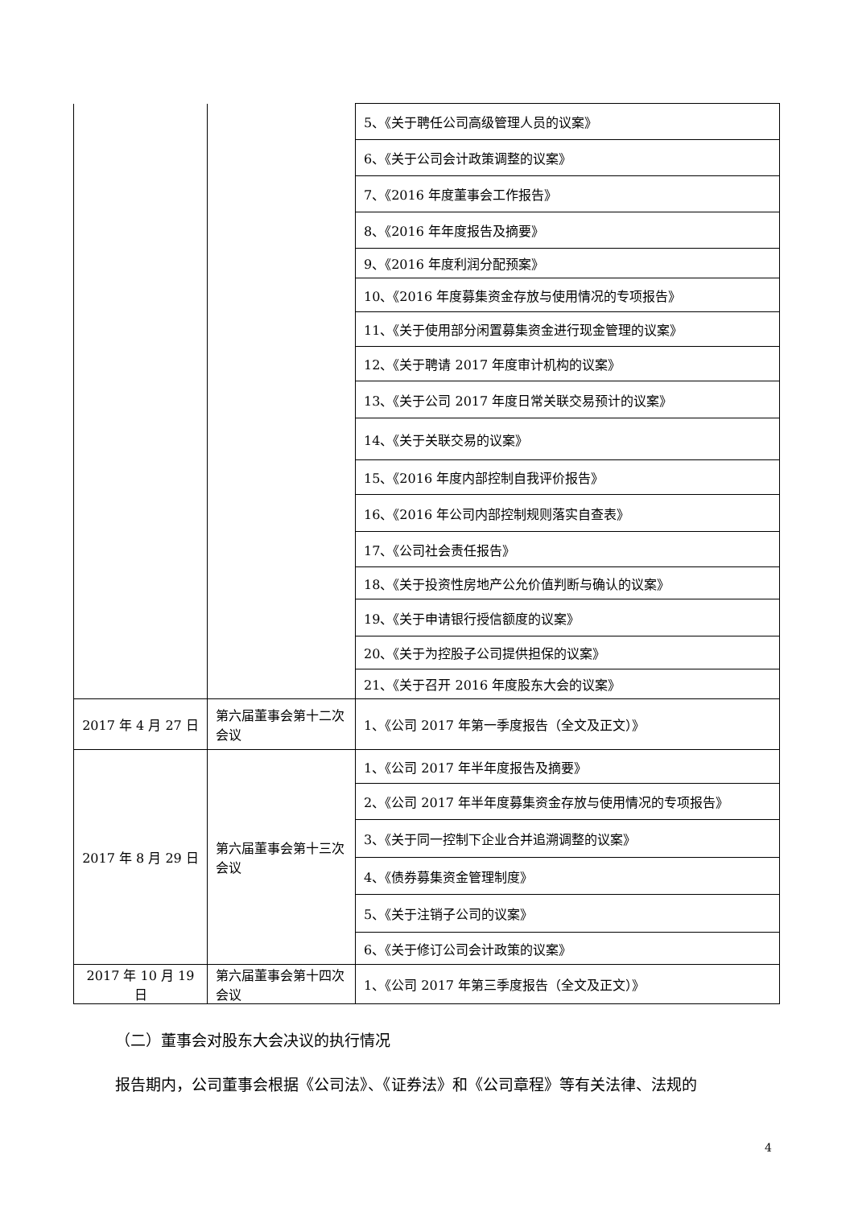| | | 5、《关于聘任公司高级管理人员的议案》 |
| | | 6、《关于公司会计政策调整的议案》 |
| | | 7、《2016 年度董事会工作报告》 |
| | | 8、《2016 年年度报告及摘要》 |
| | | 9、《2016 年度利润分配预案》 |
| | | 10、《2016 年度募集资金存放与使用情况的专项报告》 |
| | | 11、《关于使用部分闲置募集资金进行现金管理的议案》 |
| | | 12、《关于聘请 2017 年度审计机构的议案》 |
| | | 13、《关于公司 2017 年度日常关联交易预计的议案》 |
| | | 14、《关于关联交易的议案》 |
| | | 15、《2016 年度内部控制自我评价报告》 |
| | | 16、《2016 年公司内部控制规则落实自查表》 |
| | | 17、《公司社会责任报告》 |
| | | 18、《关于投资性房地产公允价值判断与确认的议案》 |
| | | 19、《关于申请银行授信额度的议案》 |
| | | 20、《关于为控股子公司提供担保的议案》 |
| | | 21、《关于召开 2016 年度股东大会的议案》 |
| 2017 年 4 月 27 日 | 第六届董事会第十二次会议 | 1、《公司 2017 年第一季度报告（全文及正文）》 |
| 2017 年 8 月 29 日 | 第六届董事会第十三次会议 | 1、《公司 2017 年半年度报告及摘要》 |
| | | 2、《公司 2017 年半年度募集资金存放与使用情况的专项报告》 |
| | | 3、《关于同一控制下企业合并追溯调整的议案》 |
| | | 4、《债券募集资金管理制度》 |
| | | 5、《关于注销子公司的议案》 |
| | | 6、《关于修订公司会计政策的议案》 |
| 2017 年 10 月 19 日 | 第六届董事会第十四次会议 | 1、《公司 2017 年第三季度报告（全文及正文）》 |
（二）董事会对股东大会决议的执行情况
报告期内，公司董事会根据《公司法》、《证券法》和《公司章程》等有关法律、法规的
4